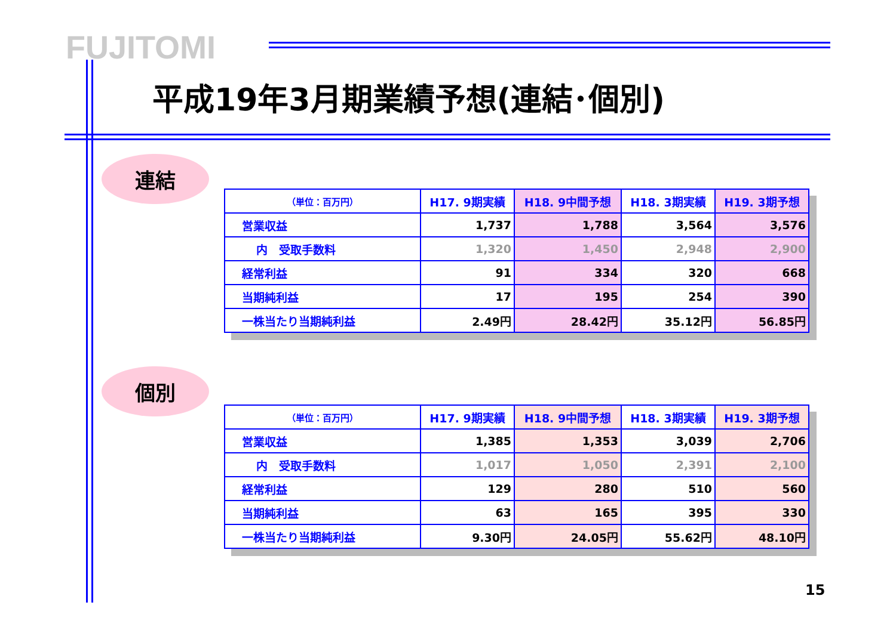FUJITOMI
平成19年3月期業績予想(連結･個別)
連結
| （単位：百万円） | H17. 9期実績 | H18. 9中間予想 | H18. 3期実績 | H19. 3期予想 |
| --- | --- | --- | --- | --- |
| 営業収益 | 1,737 | 1,788 | 3,564 | 3,576 |
| 内 受取手数料 | 1,320 | 1,450 | 2,948 | 2,900 |
| 経常利益 | 91 | 334 | 320 | 668 |
| 当期純利益 | 17 | 195 | 254 | 390 |
| 一株当たり当期純利益 | 2.49円 | 28.42円 | 35.12円 | 56.85円 |
個別
| （単位：百万円） | H17. 9期実績 | H18. 9中間予想 | H18. 3期実績 | H19. 3期予想 |
| --- | --- | --- | --- | --- |
| 営業収益 | 1,385 | 1,353 | 3,039 | 2,706 |
| 内 受取手数料 | 1,017 | 1,050 | 2,391 | 2,100 |
| 経常利益 | 129 | 280 | 510 | 560 |
| 当期純利益 | 63 | 165 | 395 | 330 |
| 一株当たり当期純利益 | 9.30円 | 24.05円 | 55.62円 | 48.10円 |
15